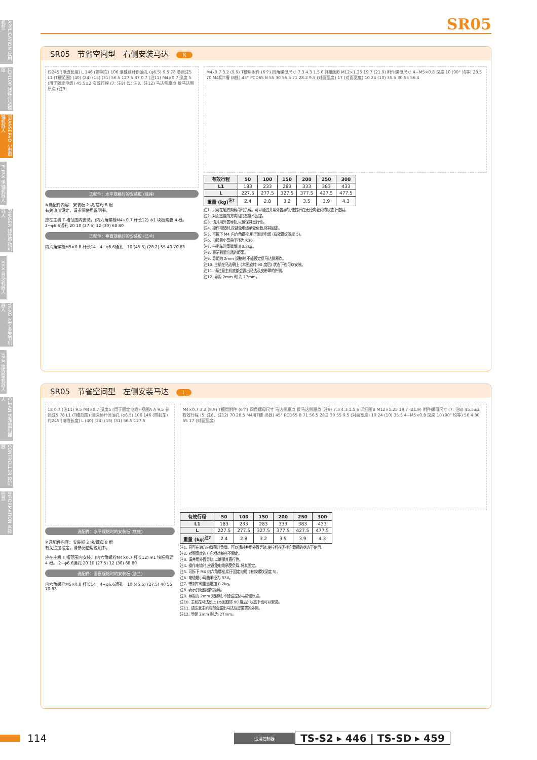APPLICATION 应用机型
LCM100 线性传送模组
TRANSERVO 小型单轴机器人
FLIP-X 单轴机器人
PHASER 线性单轴机器人
XY-X 直交机器人
YK-XG 水平多关节机器人
YP-X 拾放型机器人
CLEAN 洁净型机器人
CONTROLLER 控制器
INFORMATION 各种信息
SR05
SR05　节省空间型　右侧安装马达　R
约245 (电缆长度) L 146 (带刹车) 106 滚珠丝杆供油孔 (φ6.5) 9.5 78 参照注5 L1 (T槽范围) (40) (24) (15) (31) 56.5 127.5 37 0.7 (注11) M4×0.7 深度 5 (用于固定电缆) 45.5±2 有效行程 (7: 注8) (5: 注8、注12) 马达侧原点 反马达侧原点 (注9)
选配件：水平规格时的安装板 (底座)
※选配件内容：安装板 2 块/螺母 8 根
有关追加设定，请参阅使用说明书。
应在主机 T 槽范围内安装。(内六角螺栓M4×0.7 杆长12) ※1 块板需要 4 根。 2−φ6.6通孔 20 10 (27.5) 12 (30) 68 80
选配件：垂直规格时的安装板 (法兰)
内六角螺栓M5×0.8 杆长14　4−φ6.6通孔　10 (45.5) (28.2) 55 40 70 83
M4x0.7 3.2 (9.9) T槽用附件 (6个) 四角螺母尺寸 7.3 4.3 1.5 6 详细图B M12×1.25 19 7 (21.9) 附件螺母尺寸 4−M5×0.8 深度 10 (90° 均等) 28.5 70 M4用T槽 (8处) 45° PCD65 B 55 30 56.5 71 28.2 9.5 (对面宽度) 17 (对面宽度) 10 24 (10) 35.5 30 55 56.4
| 有效行程 | 50 | 100 | 150 | 200 | 250 | 300 |
| --- | --- | --- | --- | --- | --- | --- |
| L1 | 183 | 233 | 283 | 333 | 383 | 433 |
| L | 227.5 | 277.5 | 327.5 | 377.5 | 427.5 | 477.5 |
| 重量 (kg)<sup>注7</sup> | 2.4 | 2.8 | 3.2 | 3.5 | 3.9 | 4.3 |
注1. 只可在轴方向载荷时负载。可以通过并用外置导轨,使拉杆在无径向载荷的状态下使用。
注2. 对面宽度的方向相对基座不固定。
注3. 请并用外置导轨,以确保其直行性。
注4. 操作电缆时,应避免电缆承受负载,将其固定。
注5. 可拆下 M4 内六角螺栓,用于固定电缆 (有效螺纹深度 5)。
注6. 电缆最小弯曲半径为 R30。
注7. 带刹车时重量增加 0.2kg。
注8. 表示到限位器的距离。
注9. 导距为 2mm 规格时,不能设定反马达侧原点。
注10. 主机在马达朝上 (本图旋转 90 度后) 状态下也可以安装。
注11. 请注意主机底部会露出马达及皮带罩的外侧。
注12. 导距 2mm 时,为 27mm。
SR05　节省空间型　左侧安装马达　L
18 0.7 (注11) 9.5 M4×0.7 深度5 (用于固定电缆) 视图A A 9.5 参照注5 78 L1 (T槽范围) 滚珠丝杆供油孔 (φ6.5) 106 146 (带刹车) 约245 (电缆长度) L (40) (24) (15) (31) 56.5 127.5
选配件：水平规格时的安装板 (底座)
※选配件内容：安装板 2 块/螺母 8 根
有关追加设定，请参阅使用说明书。
应在主机 T 槽范围内安装。(内六角螺栓M4×0.7 杆长12) ※1 块板需要 4 根。 2−φ6.6通孔 20 10 (27.5) 12 (30) 68 80
选配件：垂直规格时的安装板 (法兰)
内六角螺栓M5×0.8 杆长14　4−φ6.6通孔　10 (45.5) (27.5) 40 55 70 83
M4×0.7 3.2 (9.9) T槽用附件 (6个) 四角螺母尺寸 马达侧原点 反马达侧原点 (注9) 7.3 4.3 1.5 6 详细图B M12×1.25 19 7 (21.9) 附件螺母尺寸 (7: 注8) 45.5±2 有效行程 (5: 注8、注12) 70 28.5 M4用T槽 (8处) 45° PCD65 B 71 56.5 28.2 30 55 9.5 (对面宽度) 10 24 (10) 35.5 4−M5×0.8 深度 10 (90° 均等) 56.4 30 55 17 (对面宽度)
| 有效行程 | 50 | 100 | 150 | 200 | 250 | 300 |
| --- | --- | --- | --- | --- | --- | --- |
| L1 | 183 | 233 | 283 | 333 | 383 | 433 |
| L | 227.5 | 277.5 | 327.5 | 377.5 | 427.5 | 477.5 |
| 重量 (kg)<sup>注7</sup> | 2.4 | 2.8 | 3.2 | 3.5 | 3.9 | 4.3 |
注1. 只可在轴方向载荷时负载。可以通过并用外置导轨,使拉杆在无径向载荷的状态下使用。
注2. 对面宽度的方向相对基座不固定。
注3. 请并用外置导轨,以确保其直行性。
注4. 操作电缆时,应避免电缆承受负载,将其固定。
注5. 可拆下 M4 内六角螺栓,用于固定电缆 (有效螺纹深度 5)。
注6. 电缆最小弯曲半径为 R30。
注7. 带刹车时重量增加 0.2kg。
注8. 表示到限位器的距离。
注9. 导距为 2mm 规格时,不能设定反马达侧原点。
注10. 主机在马达朝上 (本图旋转 90 度后) 状态下也可以安装。
注11. 请注意主机底部会露出马达及皮带罩的外侧。
注12. 导距 2mm 时,为 27mm。
114 适用控制器 TS-S2 ▸ 446 | TS-SD ▸ 459